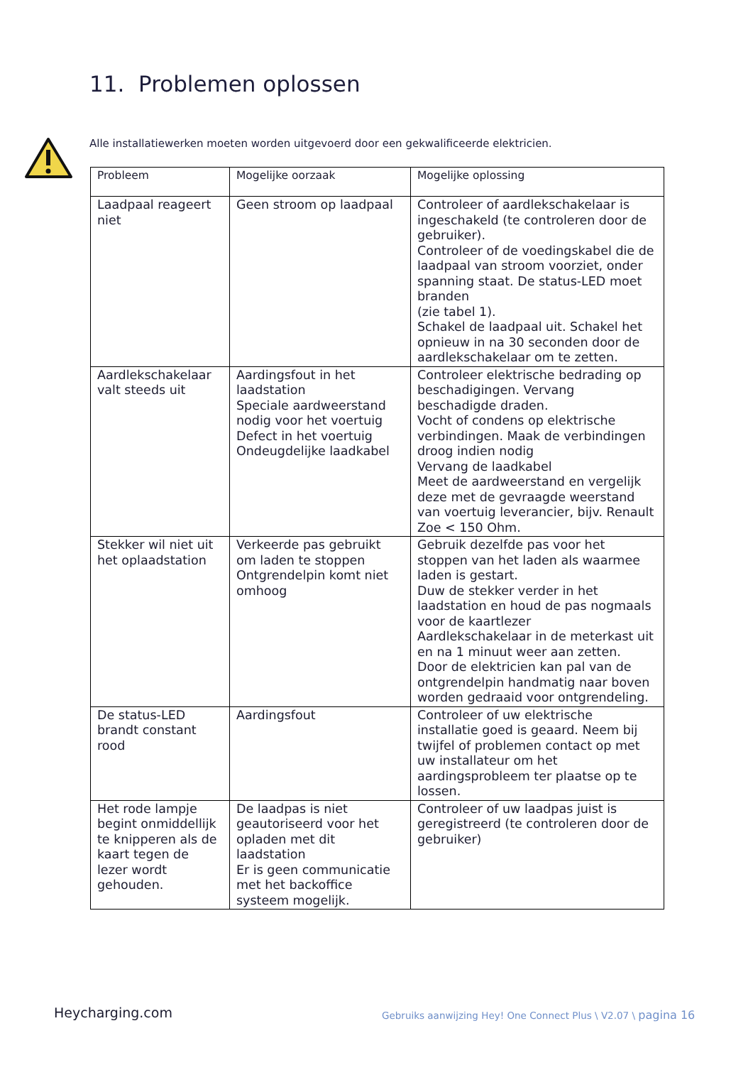11. Problemen oplossen
Alle installatiewerken moeten worden uitgevoerd door een gekwalificeerde elektricien.
| Probleem | Mogelijke oorzaak | Mogelijke oplossing |
| --- | --- | --- |
| Laadpaal reageert niet | Geen stroom op laadpaal | Controleer of aardlekschakelaar is ingeschakeld (te controleren door de gebruiker). Controleer of de voedingskabel die de laadpaal van stroom voorziet, onder spanning staat. De status-LED moet branden (zie tabel 1). Schakel de laadpaal uit. Schakel het opnieuw in na 30 seconden door de aardlekschakelaar om te zetten. |
| Aardlekschakelaar valt steeds uit | Aardingsfout in het laadstation Speciale aardweerstand nodig voor het voertuig Defect in het voertuig Ondeugdelijke laadkabel | Controleer elektrische bedrading op beschadigingen. Vervang beschadigde draden. Vocht of condens op elektrische verbindingen. Maak de verbindingen droog indien nodig Vervang de laadkabel Meet de aardweerstand en vergelijk deze met de gevraagde weerstand van voertuig leverancier, bijv. Renault Zoe < 150 Ohm. |
| Stekker wil niet uit het oplaadstation | Verkeerde pas gebruikt om laden te stoppen Ontgrendelpin komt niet omhoog | Gebruik dezelfde pas voor het stoppen van het laden als waarmee laden is gestart. Duw de stekker verder in het laadstation en houd de pas nogmaals voor de kaartlezer Aardlekschakelaar in de meterkast uit en na 1 minuut weer aan zetten. Door de elektricien kan pal van de ontgrendelpin handmatig naar boven worden gedraaid voor ontgrendeling. |
| De status-LED brandt constant rood | Aardingsfout | Controleer of uw elektrische installatie goed is geaard. Neem bij twijfel of problemen contact op met uw installateur om het aardingsprobleem ter plaatse op te lossen. |
| Het rode lampje begint onmiddellijk te knipperen als de kaart tegen de lezer wordt gehouden. | De laadpas is niet geautoriseerd voor het opladen met dit laadstation Er is geen communicatie met het backoffice systeem mogelijk. | Controleer of uw laadpas juist is geregistreerd (te controleren door de gebruiker) |
Heycharging.com
Gebruiks aanwijzing Hey! One Connect Plus \ V2.07 \ pagina 16